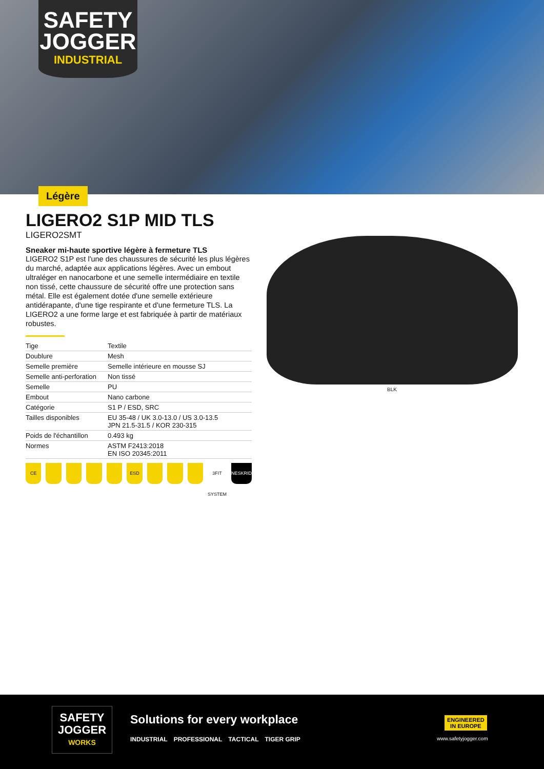SAFETY
JOGGER
INDUSTRIAL
Légère
LIGERO2 S1P MID TLS
LIGERO2SMT
Sneaker mi-haute sportive légère à fermeture TLS
LIGERO2 S1P est l'une des chaussures de sécurité les plus légères du marché, adaptée aux applications légères. Avec un embout ultraléger en nanocarbone et une semelle intermédiaire en textile non tissé, cette chaussure de sécurité offre une protection sans métal. Elle est également dotée d'une semelle extérieure antidérapante, d'une tige respirante et d'une fermeture TLS. La LIGERO2 a une forme large et est fabriquée à partir de matériaux robustes.
| Tige | Textile |
| Doublure | Mesh |
| Semelle première | Semelle intérieure en mousse SJ |
| Semelle anti-perforation | Non tissé |
| Semelle | PU |
| Embout | Nano carbone |
| Catégorie | S1 P / ESD, SRC |
| Tailles disponibles | EU 35-48 / UK 3.0-13.0 / US 3.0-13.5 JPN 21.5-31.5 / KOR 230-315 |
| Poids de l'échantillon | 0.493 kg |
| Normes | ASTM F2413:2018 EN ISO 20345:2011 |
CE ESD 3FIT SYSTEM
NESKRID
BLK
SAFETY
JOGGER
WORKS
Solutions for every workplace
INDUSTRIAL PROFESSIONAL TACTICAL TIGER GRIP
ENGINEERED
IN EUROPE
www.safetyjogger.com